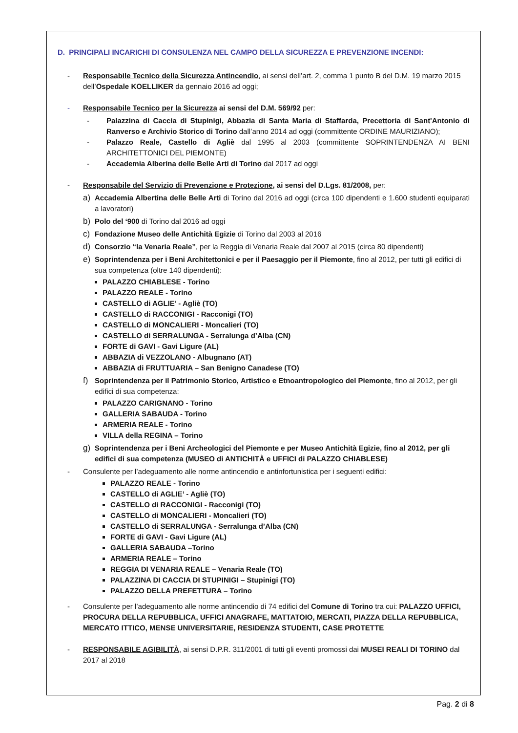D. PRINCIPALI INCARICHI DI CONSULENZA NEL CAMPO DELLA SICUREZZA E PREVENZIONE INCENDI:
- Responsabile Tecnico della Sicurezza Antincendio, ai sensi dell’art. 2, comma 1 punto B del D.M. 19 marzo 2015 dell’Ospedale KOELLIKER da gennaio 2016 ad oggi;
- Responsabile Tecnico per la Sicurezza ai sensi del D.M. 569/92 per:
- Palazzina di Caccia di Stupinigi, Abbazia di Santa Maria di Staffarda, Precettoria di Sant'Antonio di Ranverso e Archivio Storico di Torino dall’anno 2014 ad oggi (committente ORDINE MAURIZIANO);
- Palazzo Reale, Castello di Agliè dal 1995 al 2003 (committente SOPRINTENDENZA AI BENI ARCHITETTONICI DEL PIEMONTE)
- Accademia Alberina delle Belle Arti di Torino dal 2017 ad oggi
- Responsabile del Servizio di Prevenzione e Protezione, ai sensi del D.Lgs. 81/2008, per:
a) Accademia Albertina delle Belle Arti di Torino dal 2016 ad oggi (circa 100 dipendenti e 1.600 studenti equiparati a lavoratori)
b) Polo del ‘900 di Torino dal 2016 ad oggi
c) Fondazione Museo delle Antichità Egizie di Torino dal 2003 al 2016
d) Consorzio “la Venaria Reale”, per la Reggia di Venaria Reale dal 2007 al 2015 (circa 80 dipendenti)
e) Soprintendenza per i Beni Architettonici e per il Paesaggio per il Piemonte, fino al 2012, per tutti gli edifici di sua competenza (oltre 140 dipendenti):
PALAZZO CHIABLESE - Torino
PALAZZO REALE - Torino
CASTELLO di AGLIE’ - Agliè (TO)
CASTELLO di RACCONIGI - Racconigi (TO)
CASTELLO di MONCALIERI - Moncalieri (TO)
CASTELLO di SERRALUNGA - Serralunga d’Alba (CN)
FORTE di GAVI - Gavi Ligure (AL)
ABBAZIA di VEZZOLANO - Albugnano (AT)
ABBAZIA di FRUTTUARIA – San Benigno Canadese (TO)
f) Soprintendenza per il Patrimonio Storico, Artistico e Etnoantropologico del Piemonte, fino al 2012, per gli edifici di sua competenza:
PALAZZO CARIGNANO - Torino
GALLERIA SABAUDA - Torino
ARMERIA REALE - Torino
VILLA della REGINA – Torino
g) Soprintendenza per i Beni Archeologici del Piemonte e per Museo Antichità Egizie, fino al 2012, per gli edifici di sua competenza (MUSEO di ANTICHITÀ e UFFICI di PALAZZO CHIABLESE)
- Consulente per l’adeguamento alle norme antincendio e antinfortunistica per i seguenti edifici:
PALAZZO REALE - Torino
CASTELLO di AGLIE’ - Agliè (TO)
CASTELLO di RACCONIGI - Racconigi (TO)
CASTELLO di MONCALIERI - Moncalieri (TO)
CASTELLO di SERRALUNGA - Serralunga d’Alba (CN)
FORTE di GAVI - Gavi Ligure (AL)
GALLERIA SABAUDA –Torino
ARMERIA REALE – Torino
REGGIA DI VENARIA REALE – Venaria Reale (TO)
PALAZZINA DI CACCIA DI STUPINIGI – Stupinigi (TO)
PALAZZO DELLA PREFETTURA – Torino
- Consulente per l’adeguamento alle norme antincendio di 74 edifici del Comune di Torino tra cui: PALAZZO UFFICI, PROCURA DELLA REPUBBLICA, UFFICI ANAGRAFE, MATTATOIO, MERCATI, PIAZZA DELLA REPUBBLICA, MERCATO ITTICO, MENSE UNIVERSITARIE, RESIDENZA STUDENTI, CASE PROTETTE
- RESPONSABILE AGIBILITÀ, ai sensi D.P.R. 311/2001 di tutti gli eventi promossi dai MUSEI REALI DI TORINO dal 2017 al 2018
Pag. 2 di 8